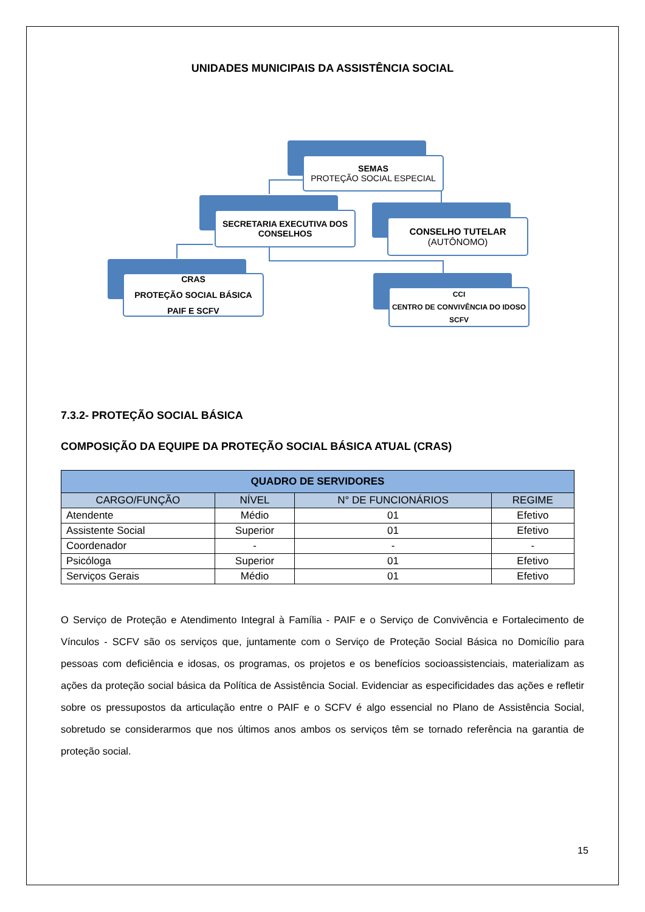UNIDADES MUNICIPAIS DA ASSISTÊNCIA SOCIAL
SEMAS
PROTEÇÃO SOCIAL ESPECIAL
SECRETARIA EXECUTIVA DOS CONSELHOS
CONSELHO TUTELAR
(AUTÔNOMO)
CRAS
PROTEÇÃO SOCIAL BÁSICA
PAIF E SCFV
CCI
CENTRO DE CONVIVÊNCIA DO IDOSO
SCFV
7.3.2- PROTEÇÃO SOCIAL BÁSICA
COMPOSIÇÃO DA EQUIPE DA PROTEÇÃO SOCIAL BÁSICA ATUAL (CRAS)
| QUADRO DE SERVIDORES | | | |
| --- | --- | --- | --- |
| CARGO/FUNÇÃO | NÍVEL | N° DE FUNCIONÁRIOS | REGIME |
| Atendente | Médio | 01 | Efetivo |
| Assistente Social | Superior | 01 | Efetivo |
| Coordenador | - | - | - |
| Psicóloga | Superior | 01 | Efetivo |
| Serviços Gerais | Médio | 01 | Efetivo |
O Serviço de Proteção e Atendimento Integral à Família - PAIF e o Serviço de Convivência e Fortalecimento de Vínculos - SCFV são os serviços que, juntamente com o Serviço de Proteção Social Básica no Domicílio para pessoas com deficiência e idosas, os programas, os projetos e os benefícios socioassistenciais, materializam as ações da proteção social básica da Política de Assistência Social. Evidenciar as especificidades das ações e refletir sobre os pressupostos da articulação entre o PAIF e o SCFV é algo essencial no Plano de Assistência Social, sobretudo se considerarmos que nos últimos anos ambos os serviços têm se tornado referência na garantia de proteção social.
15